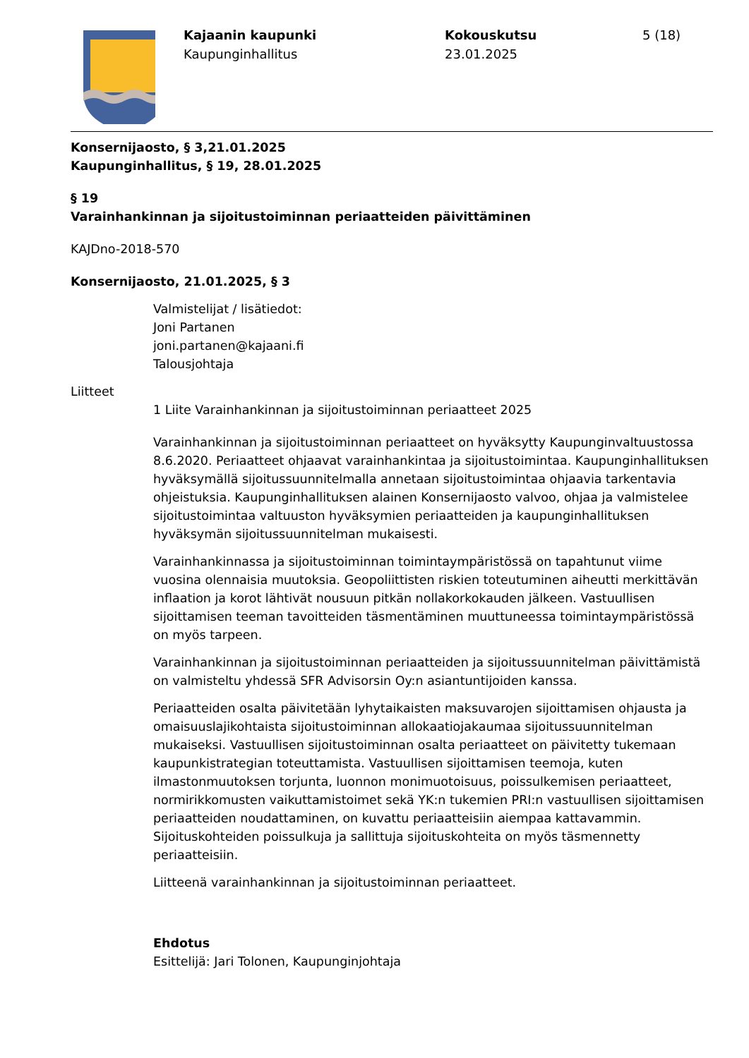Kajaanin kaupunki
Kaupunginhallitus
Kokouskutsu
23.01.2025
5 (18)
Konsernijaosto, § 3,21.01.2025
Kaupunginhallitus, § 19, 28.01.2025
§ 19
Varainhankinnan ja sijoitustoiminnan periaatteiden päivittäminen
KAJDno-2018-570
Konsernijaosto, 21.01.2025, § 3
Valmistelijat / lisätiedot:
Joni Partanen
joni.partanen@kajaani.fi
Talousjohtaja
Liitteet
1 Liite Varainhankinnan ja sijoitustoiminnan periaatteet 2025
Varainhankinnan ja sijoitustoiminnan periaatteet on hyväksytty Kaupunginvaltuustossa 8.6.2020. Periaatteet ohjaavat varainhankintaa ja sijoitustoimintaa. Kaupunginhallituksen hyväksymällä sijoitussuunnitelmalla annetaan sijoitustoimintaa ohjaavia tarkentavia ohjeistuksia. Kaupunginhallituksen alainen Konsernijaosto valvoo, ohjaa ja valmistelee sijoitustoimintaa valtuuston hyväksymien periaatteiden ja kaupunginhallituksen hyväksymän sijoitussuunnitelman mukaisesti.
Varainhankinnassa ja sijoitustoiminnan toimintaympäristössä on tapahtunut viime vuosina olennaisia muutoksia. Geopoliittisten riskien toteutuminen aiheutti merkittävän inflaation ja korot lähtivät nousuun pitkän nollakorkokauden jälkeen. Vastuullisen sijoittamisen teeman tavoitteiden täsmentäminen muuttuneessa toimintaympäristössä on myös tarpeen.
Varainhankinnan ja sijoitustoiminnan periaatteiden ja sijoitussuunnitelman päivittämistä on valmisteltu yhdessä SFR Advisorsin Oy:n asiantuntijoiden kanssa.
Periaatteiden osalta päivitetään lyhytaikaisten maksuvarojen sijoittamisen ohjausta ja omaisuuslajikohtaista sijoitustoiminnan allokaatiojakaumaa sijoitussuunnitelman mukaiseksi. Vastuullisen sijoitustoiminnan osalta periaatteet on päivitetty tukemaan kaupunkistrategian toteuttamista. Vastuullisen sijoittamisen teemoja, kuten ilmastonmuutoksen torjunta, luonnon monimuotoisuus, poissulkemisen periaatteet, normirikkomusten vaikuttamistoimet sekä YK:n tukemien PRI:n vastuullisen sijoittamisen periaatteiden noudattaminen, on kuvattu periaatteisiin aiempaa kattavammin. Sijoituskohteiden poissulkuja ja sallittuja sijoituskohteita on myös täsmennetty periaatteisiin.
Liitteenä varainhankinnan ja sijoitustoiminnan periaatteet.
Ehdotus
Esittelijä: Jari Tolonen, Kaupunginjohtaja